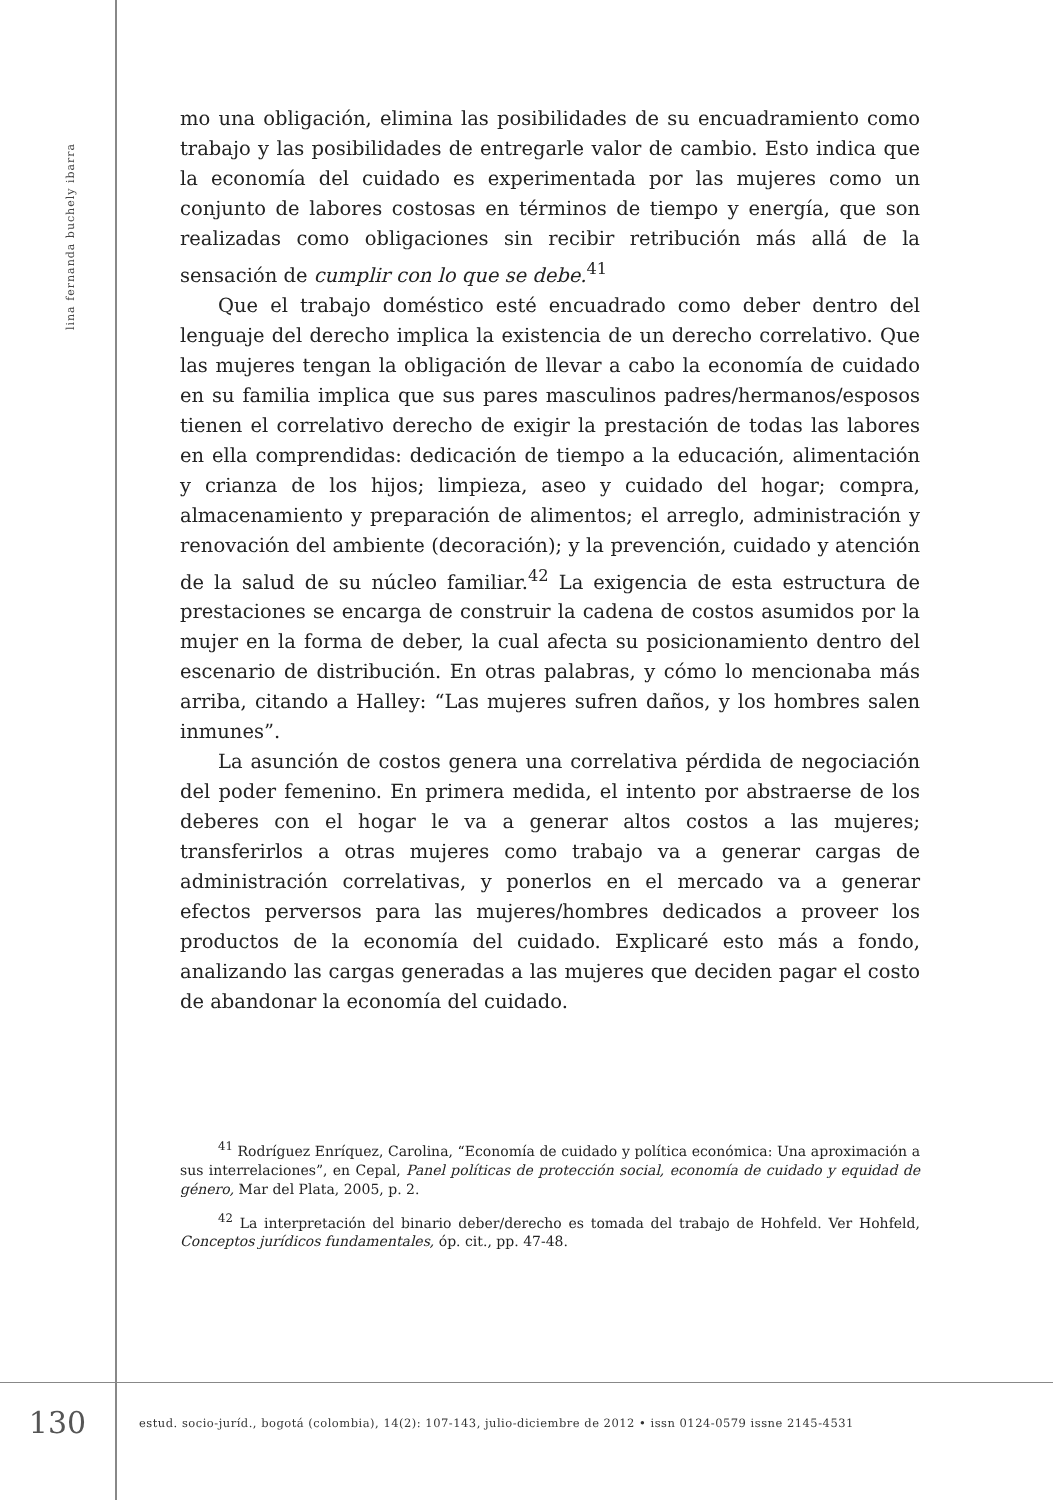lina fernanda buchely ibarra
mo una obligación, elimina las posibilidades de su encuadramiento como trabajo y las posibilidades de entregarle valor de cambio. Esto indica que la economía del cuidado es experimentada por las mujeres como un conjunto de labores costosas en términos de tiempo y energía, que son realizadas como obligaciones sin recibir retribución más allá de la sensación de cumplir con lo que se debe.<sup>41</sup>
Que el trabajo doméstico esté encuadrado como deber dentro del lenguaje del derecho implica la existencia de un derecho correlativo. Que las mujeres tengan la obligación de llevar a cabo la economía de cuidado en su familia implica que sus pares masculinos padres/hermanos/esposos tienen el correlativo derecho de exigir la prestación de todas las labores en ella comprendidas: dedicación de tiempo a la educación, alimentación y crianza de los hijos; limpieza, aseo y cuidado del hogar; compra, almacenamiento y preparación de alimentos; el arreglo, administración y renovación del ambiente (decoración); y la prevención, cuidado y atención de la salud de su núcleo familiar.<sup>42</sup> La exigencia de esta estructura de prestaciones se encarga de construir la cadena de costos asumidos por la mujer en la forma de deber, la cual afecta su posicionamiento dentro del escenario de distribución. En otras palabras, y cómo lo mencionaba más arriba, citando a Halley: “Las mujeres sufren daños, y los hombres salen inmunes”.
La asunción de costos genera una correlativa pérdida de negociación del poder femenino. En primera medida, el intento por abstraerse de los deberes con el hogar le va a generar altos costos a las mujeres; transferirlos a otras mujeres como trabajo va a generar cargas de administración correlativas, y ponerlos en el mercado va a generar efectos perversos para las mujeres/hombres dedicados a proveer los productos de la economía del cuidado. Explicaré esto más a fondo, analizando las cargas generadas a las mujeres que deciden pagar el costo de abandonar la economía del cuidado.
<sup>41</sup> Rodríguez Enríquez, Carolina, “Economía de cuidado y política económica: Una aproximación a sus interrelaciones”, en Cepal, Panel políticas de protección social, economía de cuidado y equidad de género, Mar del Plata, 2005, p. 2.
<sup>42</sup> La interpretación del binario deber/derecho es tomada del trabajo de Hohfeld. Ver Hohfeld, Conceptos jurídicos fundamentales, óp. cit., pp. 47-48.
130
estud. socio-juríd., bogotá (colombia), 14(2): 107-143, julio-diciembre de 2012 • issn 0124-0579 issne 2145-4531